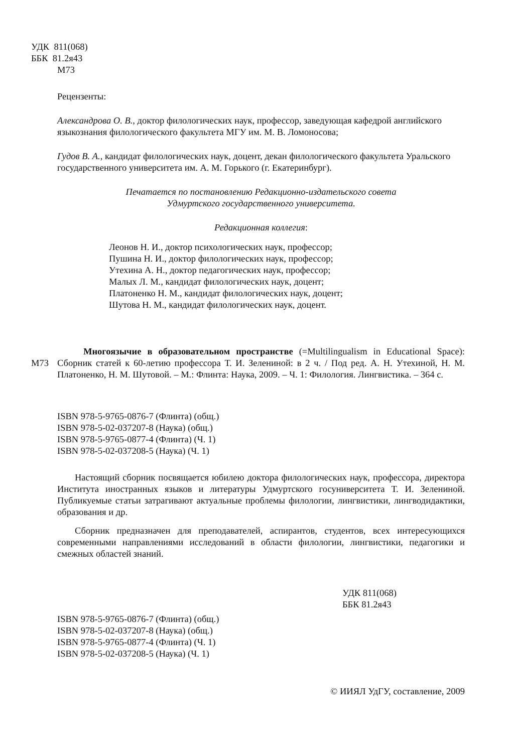УДК 811(068)
ББК 81.2я43
М73
Рецензенты:
Александрова О. В., доктор филологических наук, профессор, заведующая кафедрой английского языкознания филологического факультета МГУ им. М. В. Ломоносова;
Гудов В. А., кандидат филологических наук, доцент, декан филологического факультета Уральского государственного университета им. А. М. Горького (г. Екатеринбург).
Печатается по постановлению Редакционно-издательского совета
Удмуртского государственного университета.
Редакционная коллегия:
Леонов Н. И., доктор психологических наук, профессор;
Пушина Н. И., доктор филологических наук, профессор;
Утехина А. Н., доктор педагогических наук, профессор;
Малых Л. М., кандидат филологических наук, доцент;
Платоненко Н. М., кандидат филологических наук, доцент;
Шутова Н. М., кандидат филологических наук, доцент.
М73
Многоязычие в образовательном пространстве (=Multilingualism in Educational Space): Сборник статей к 60-летию профессора Т. И. Зелениной: в 2 ч. / Под ред. А. Н. Утехиной, Н. М. Платоненко, Н. М. Шутовой. – М.: Флинта: Наука, 2009. – Ч. 1: Филология. Лингвистика. – 364 с.
ISBN 978-5-9765-0876-7 (Флинта) (общ.)
ISBN 978-5-02-037207-8 (Наука) (общ.)
ISBN 978-5-9765-0877-4 (Флинта) (Ч. 1)
ISBN 978-5-02-037208-5 (Наука) (Ч. 1)
Настоящий сборник посвящается юбилею доктора филологических наук, профессора, директора Института иностранных языков и литературы Удмуртского госуниверситета Т. И. Зелениной. Публикуемые статьи затрагивают актуальные проблемы филологии, лингвистики, лингводидактики, образования и др.
Сборник предназначен для преподавателей, аспирантов, студентов, всех интересующихся современными направлениями исследований в области филологии, лингвистики, педагогики и смежных областей знаний.
УДК 811(068)
ББК 81.2я43
ISBN 978-5-9765-0876-7 (Флинта) (общ.)
ISBN 978-5-02-037207-8 (Наука) (общ.)
ISBN 978-5-9765-0877-4 (Флинта) (Ч. 1)
ISBN 978-5-02-037208-5 (Наука) (Ч. 1)
© ИИЯЛ УдГУ, составление, 2009